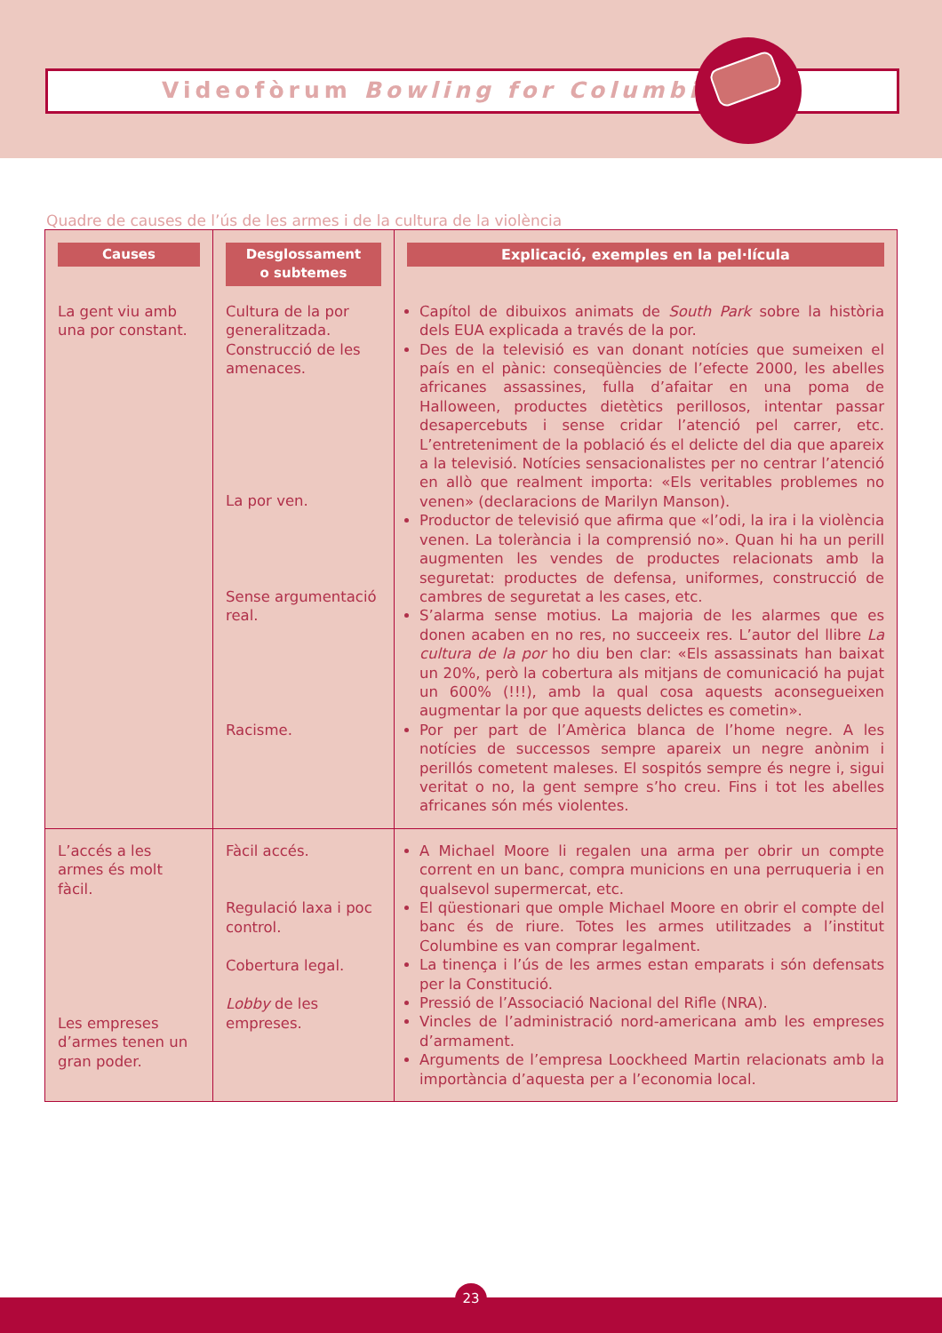Videofòrum Bowling for Columbine
Quadre de causes de l’ús de les armes i de la cultura de la violència
| Causes | Desglossament o subtemes | Explicació, exemples en la pel·lícula |
| --- | --- | --- |
| La gent viu amb una por constant. | Cultura de la por generalitzada. Construcció de les amenaces. La por ven. Sense argumentació real. Racisme. | Capítol de dibuixos animats de South Park sobre la història dels EUA explicada a través de la por. Des de la televisió es van donant notícies que sumeixen el país en el pànic: conseqüències de l’efecte 2000, les abelles africanes assassines, fulla d’afaitar en una poma de Halloween, productes dietètics perillosos, intentar passar desapercebuts i sense cridar l’atenció pel carrer, etc. L’entreteniment de la població és el delicte del dia que apareix a la televisió. Notícies sensacionalistes per no centrar l’atenció en allò que realment importa: «Els veritables problemes no venen» (declaracions de Marilyn Manson). Productor de televisió que afirma que «l’odi, la ira i la violència venen. La tolerància i la comprensió no». Quan hi ha un perill augmenten les vendes de productes relacionats amb la seguretat: productes de defensa, uniformes, construcció de cambres de seguretat a les cases, etc. S’alarma sense motius. La majoria de les alarmes que es donen acaben en no res, no succeeix res. L’autor del llibre La cultura de la por ho diu ben clar: «Els assassinats han baixat un 20%, però la cobertura als mitjans de comunicació ha pujat un 600% (!!!), amb la qual cosa aquests aconsegueixen augmentar la por que aquests delictes es cometin». Por per part de l’Amèrica blanca de l’home negre. A les notícies de successos sempre apareix un negre anònim i perillós cometent maleses. El sospitós sempre és negre i, sigui veritat o no, la gent sempre s’ho creu. Fins i tot les abelles africanes són més violentes. |
| L’accés a les armes és molt fàcil. Les empreses d’armes tenen un gran poder. | Fàcil accés. Regulació laxa i poc control. Cobertura legal. Lobby de les empreses. | A Michael Moore li regalen una arma per obrir un compte corrent en un banc, compra municions en una perruqueria i en qualsevol supermercat, etc. El qüestionari que omple Michael Moore en obrir el compte del banc és de riure. Totes les armes utilitzades a l’institut Columbine es van comprar legalment. La tinença i l’ús de les armes estan emparats i són defensats per la Constitució. Pressió de l’Associació Nacional del Rifle (NRA). Vincles de l’administració nord-americana amb les empreses d’armament. Arguments de l’empresa Loockheed Martin relacionats amb la importància d’aquesta per a l’economia local. |
23